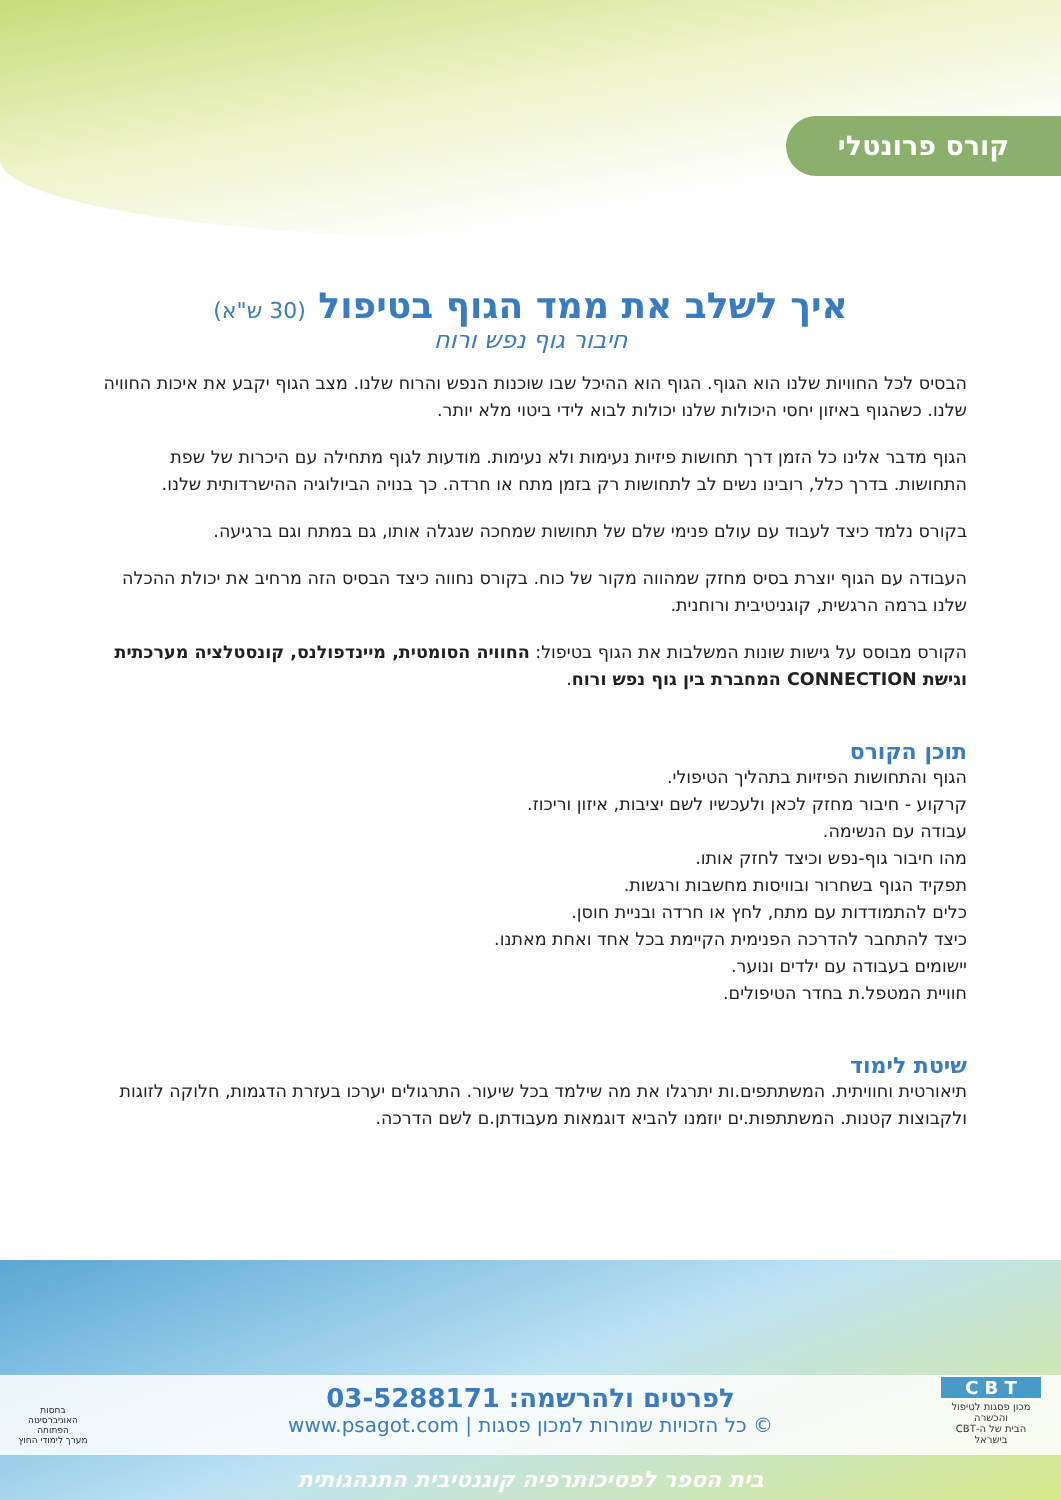קורס פרונטלי
איך לשלב את ממד הגוף בטיפול (30 ש"א)
חיבור גוף נפש ורוח
הבסיס לכל החוויות שלנו הוא הגוף. הגוף הוא ההיכל שבו שוכנות הנפש והרוח שלנו. מצב הגוף יקבע את איכות החוויה שלנו. כשהגוף באיזון יחסי היכולות שלנו יכולות לבוא לידי ביטוי מלא יותר.
הגוף מדבר אלינו כל הזמן דרך תחושות פיזיות נעימות ולא נעימות. מודעות לגוף מתחילה עם היכרות של שפת התחושות. בדרך כלל, רובינו נשים לב לתחושות רק בזמן מתח או חרדה. כך בנויה הביולוגיה ההישרדותית שלנו.
בקורס נלמד כיצד לעבוד עם עולם פנימי שלם של תחושות שמחכה שנגלה אותו, גם במתח וגם ברגיעה.
העבודה עם הגוף יוצרת בסיס מחזק שמהווה מקור של כוח. בקורס נחווה כיצד הבסיס הזה מרחיב את יכולת ההכלה שלנו ברמה הרגשית, קוגניטיבית ורוחנית.
הקורס מבוסס על גישות שונות המשלבות את הגוף בטיפול: החוויה הסומטית, מיינדפולנס, קונסטלציה מערכתית וגישת CONNECTION המחברת בין גוף נפש ורוח.
תוכן הקורס
הגוף והתחושות הפיזיות בתהליך הטיפולי.
קרקוע - חיבור מחזק לכאן ולעכשיו לשם יציבות, איזון וריכוז.
עבודה עם הנשימה.
מהו חיבור גוף-נפש וכיצד לחזק אותו.
תפקיד הגוף בשחרור ובוויסות מחשבות ורגשות.
כלים להתמודדות עם מתח, לחץ או חרדה ובניית חוסן.
כיצד להתחבר להדרכה הפנימית הקיימת בכל אחד ואחת מאתנו.
יישומים בעבודה עם ילדים ונוער.
חוויית המטפל.ת בחדר הטיפולים.
שיטת לימוד
תיאורטית וחוויתית. המשתתפים.ות יתרגלו את מה שילמד בכל שיעור. התרגולים יערכו בעזרת הדגמות, חלוקה לזוגות ולקבוצות קטנות. המשתתפות.ים יוזמנו להביא דוגמאות מעבודתן.ם לשם הדרכה.
לפרטים ולהרשמה: 03-5288171
© כל הזכויות שמורות למכון פסגות | www.psagot.com
C B T
מכון פסגות לטיפול והכשרה
הבית של ה-CBT בישראל
בחסות
האוניברסיטה הפתוחה
מערך לימודי החוץ
בית הספר לפסיכותרפיה קוגנטיבית התנהגותית